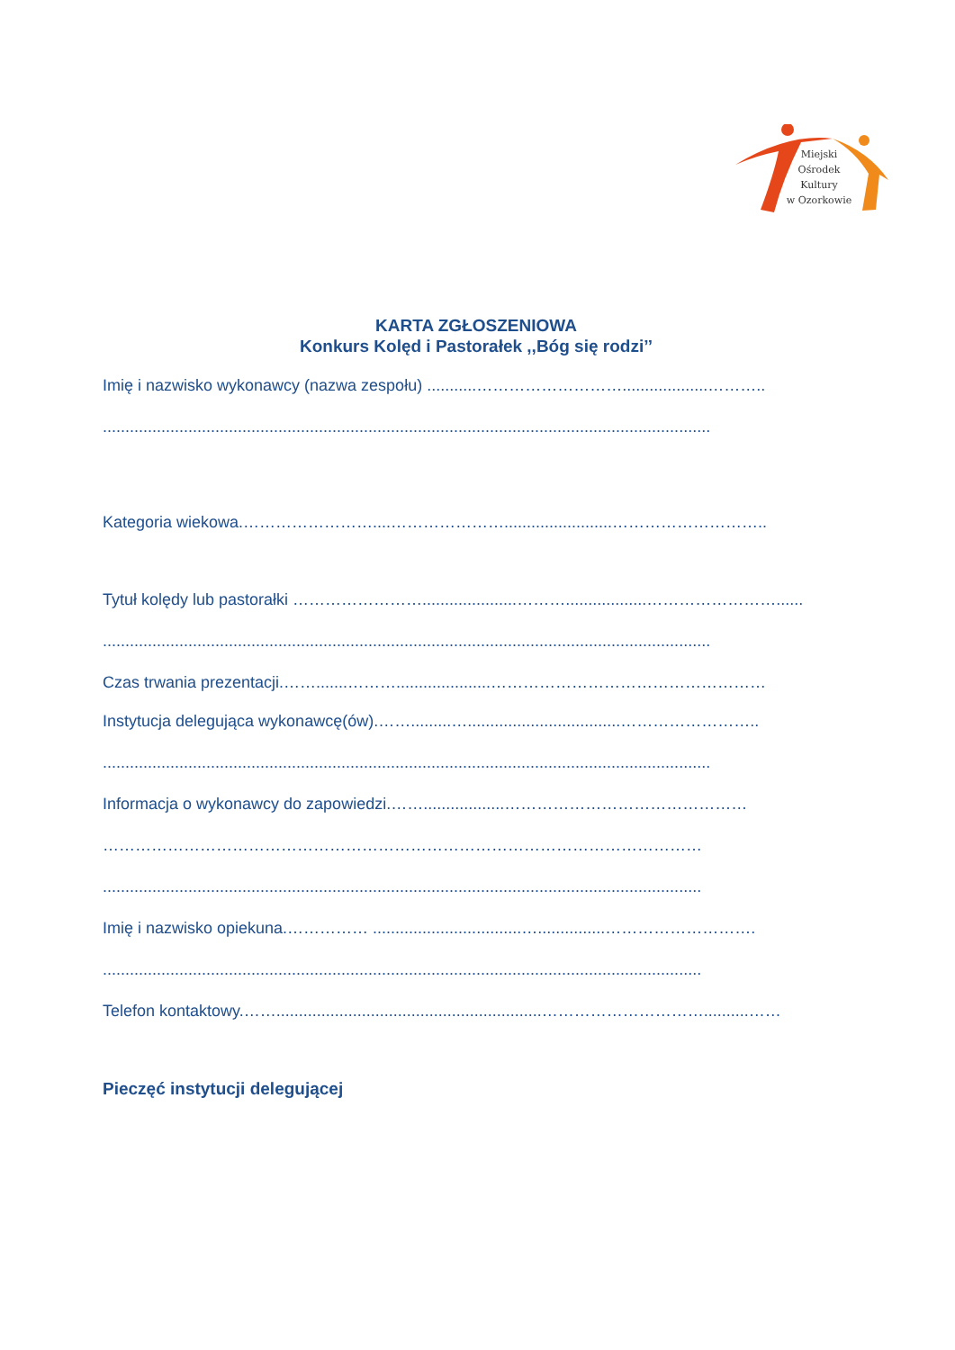Miejski
Ośrodek
Kultury
w Ozorkowie
KARTA ZGŁOSZENIOWA
Konkurs Kolęd i Pastorałek ,,Bóg się rodzi’’
Imię i nazwisko wykonawcy (nazwa zespołu) ...........………………………...................………..
.......................................................................................................................................
Kategoria wiekowa.……………………....…………………........................………………………..
Tytuł kolędy lub pastorałki …………………….....................………..................……………………......
.......................................................................................................................................
Czas trwania prezentacji.…….......……….....................……………………………………………
Instytucja delegująca wykonawcę(ów).…….........…..................................……………………..
.......................................................................................................................................
Informacja o wykonawcy do zapowiedzi.……..................………………………………………
…………………………………………………………………………………………………
.....................................................................................................................................
Imię i nazwisko opiekuna.…………… .................................…...............……………………….
.....................................................................................................................................
Telefon kontaktowy.……...........................................................…………………………..........……
Pieczęć instytucji delegującej